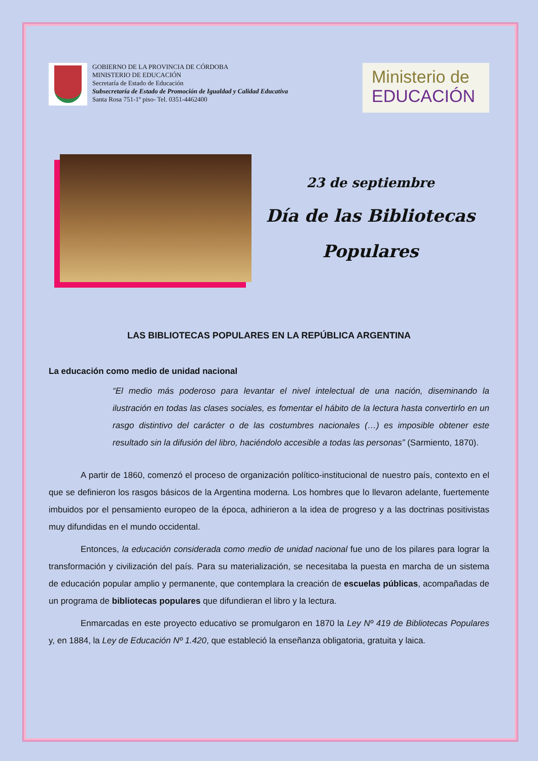GOBIERNO DE LA PROVINCIA DE CÓRDOBA
MINISTERIO DE EDUCACIÓN
Secretaría de Estado de Educación
Subsecretaría de Estado de Promoción de Igualdad y Calidad Educativa
Santa Rosa 751-1º piso- Tel. 0351-4462400
Ministerio de
EDUCACIÓN
23 de septiembre
Día de las Bibliotecas
Populares
LAS BIBLIOTECAS POPULARES EN LA REPÚBLICA ARGENTINA
La educación como medio de unidad nacional
“El medio más poderoso para levantar el nivel intelectual de una nación, diseminando la ilustración en todas las clases sociales, es fomentar el hábito de la lectura hasta convertirlo en un rasgo distintivo del carácter o de las costumbres nacionales (…) es imposible obtener este resultado sin la difusión del libro, haciéndolo accesible a todas las personas” (Sarmiento, 1870).
A partir de 1860, comenzó el proceso de organización político-institucional de nuestro país, contexto en el que se definieron los rasgos básicos de la Argentina moderna. Los hombres que lo llevaron adelante, fuertemente imbuidos por el pensamiento europeo de la época, adhirieron a la idea de progreso y a las doctrinas positivistas muy difundidas en el mundo occidental.
Entonces, la educación considerada como medio de unidad nacional fue uno de los pilares para lograr la transformación y civilización del país. Para su materialización, se necesitaba la puesta en marcha de un sistema de educación popular amplio y permanente, que contemplara la creación de escuelas públicas, acompañadas de un programa de bibliotecas populares que difundieran el libro y la lectura.
Enmarcadas en este proyecto educativo se promulgaron en 1870 la Ley Nº 419 de Bibliotecas Populares y, en 1884, la Ley de Educación Nº 1.420, que estableció la enseñanza obligatoria, gratuita y laica.